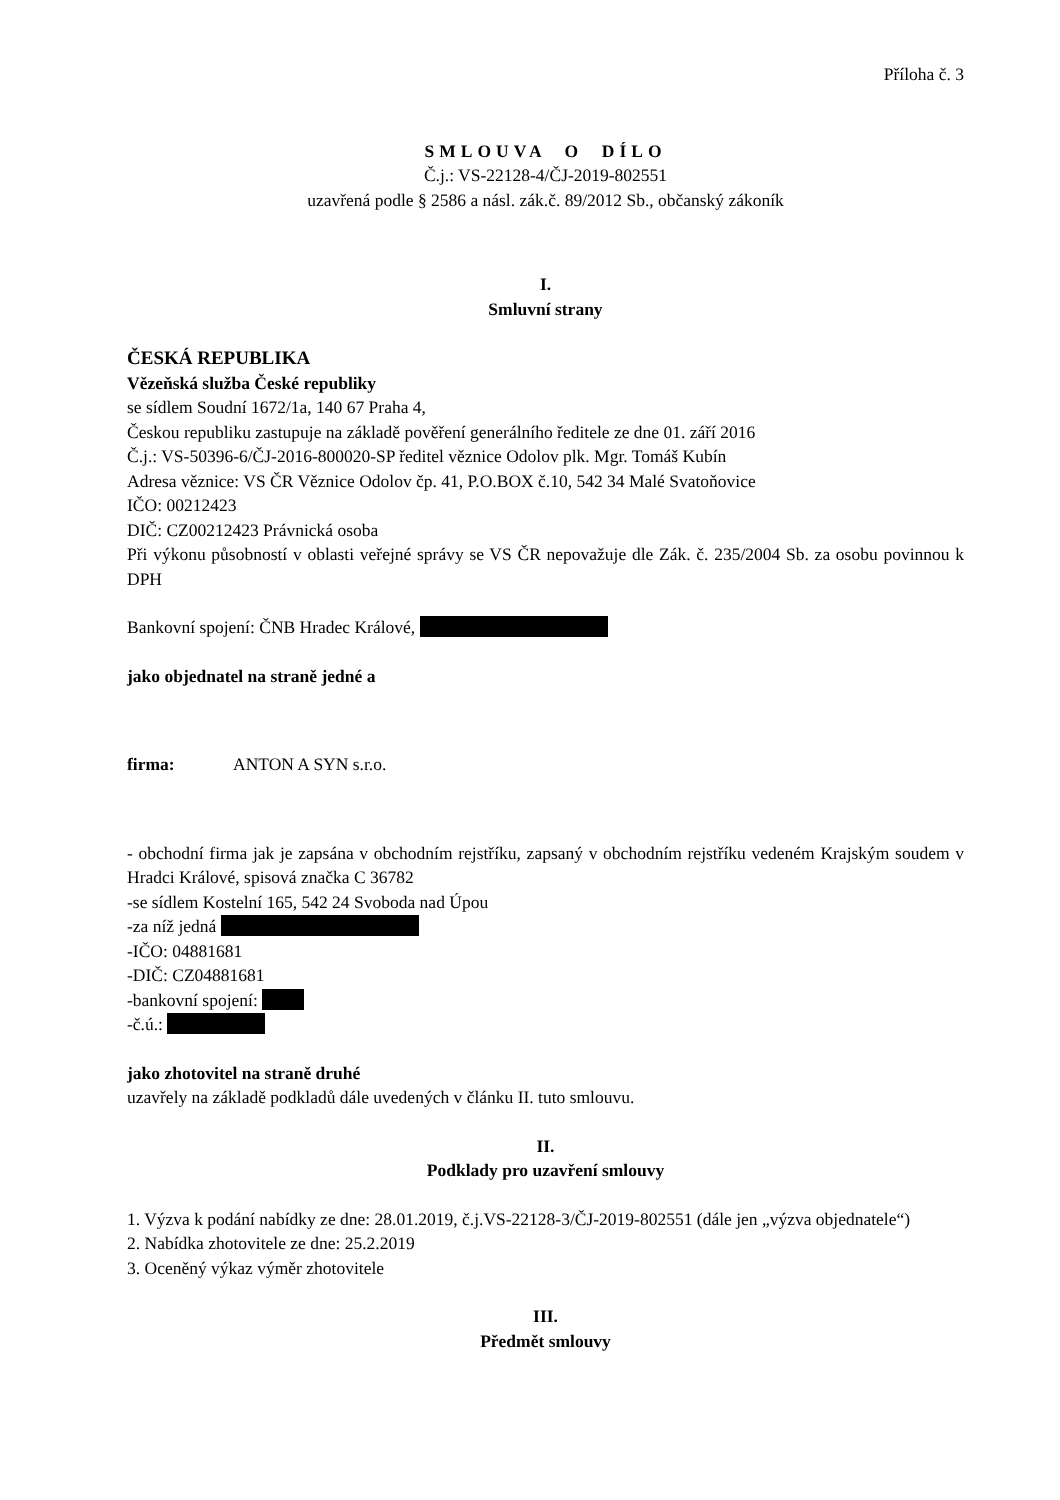Příloha č. 3
SMLOUVA O DÍLO
Č.j.: VS-22128-4/ČJ-2019-802551
uzavřená podle § 2586 a násl. zák.č. 89/2012 Sb., občanský zákoník
I.
Smluvní strany
ČESKÁ REPUBLIKA
Vězeňská služba České republiky
se sídlem Soudní 1672/1a, 140 67 Praha 4,
Českou republiku zastupuje na základě pověření generálního ředitele ze dne 01. září 2016
Č.j.: VS-50396-6/ČJ-2016-800020-SP ředitel věznice Odolov plk. Mgr. Tomáš Kubín
Adresa věznice: VS ČR Věznice Odolov čp. 41, P.O.BOX č.10, 542 34 Malé Svatoňovice
IČO: 00212423
DIČ: CZ00212423 Právnická osoba
Při výkonu působností v oblasti veřejné správy se VS ČR nepovažuje dle Zák. č. 235/2004 Sb. za osobu povinnou k DPH
Bankovní spojení: ČNB Hradec Králové,
jako objednatel na straně jedné a
firma: ANTON A SYN s.r.o.
- obchodní firma jak je zapsána v obchodním rejstříku, zapsaný v obchodním rejstříku vedeném Krajským soudem v Hradci Králové, spisová značka C 36782
-se sídlem Kostelní 165, 542 24 Svoboda nad Úpou
-za níž jedná
-IČO: 04881681
-DIČ: CZ04881681
-bankovní spojení:
-č.ú.:
jako zhotovitel na straně druhé
uzavřely na základě podkladů dále uvedených v článku II. tuto smlouvu.
II.
Podklady pro uzavření smlouvy
1. Výzva k podání nabídky ze dne: 28.01.2019, č.j.VS-22128-3/ČJ-2019-802551 (dále jen „výzva objednatele“)
2. Nabídka zhotovitele ze dne: 25.2.2019
3. Oceněný výkaz výměr zhotovitele
III.
Předmět smlouvy